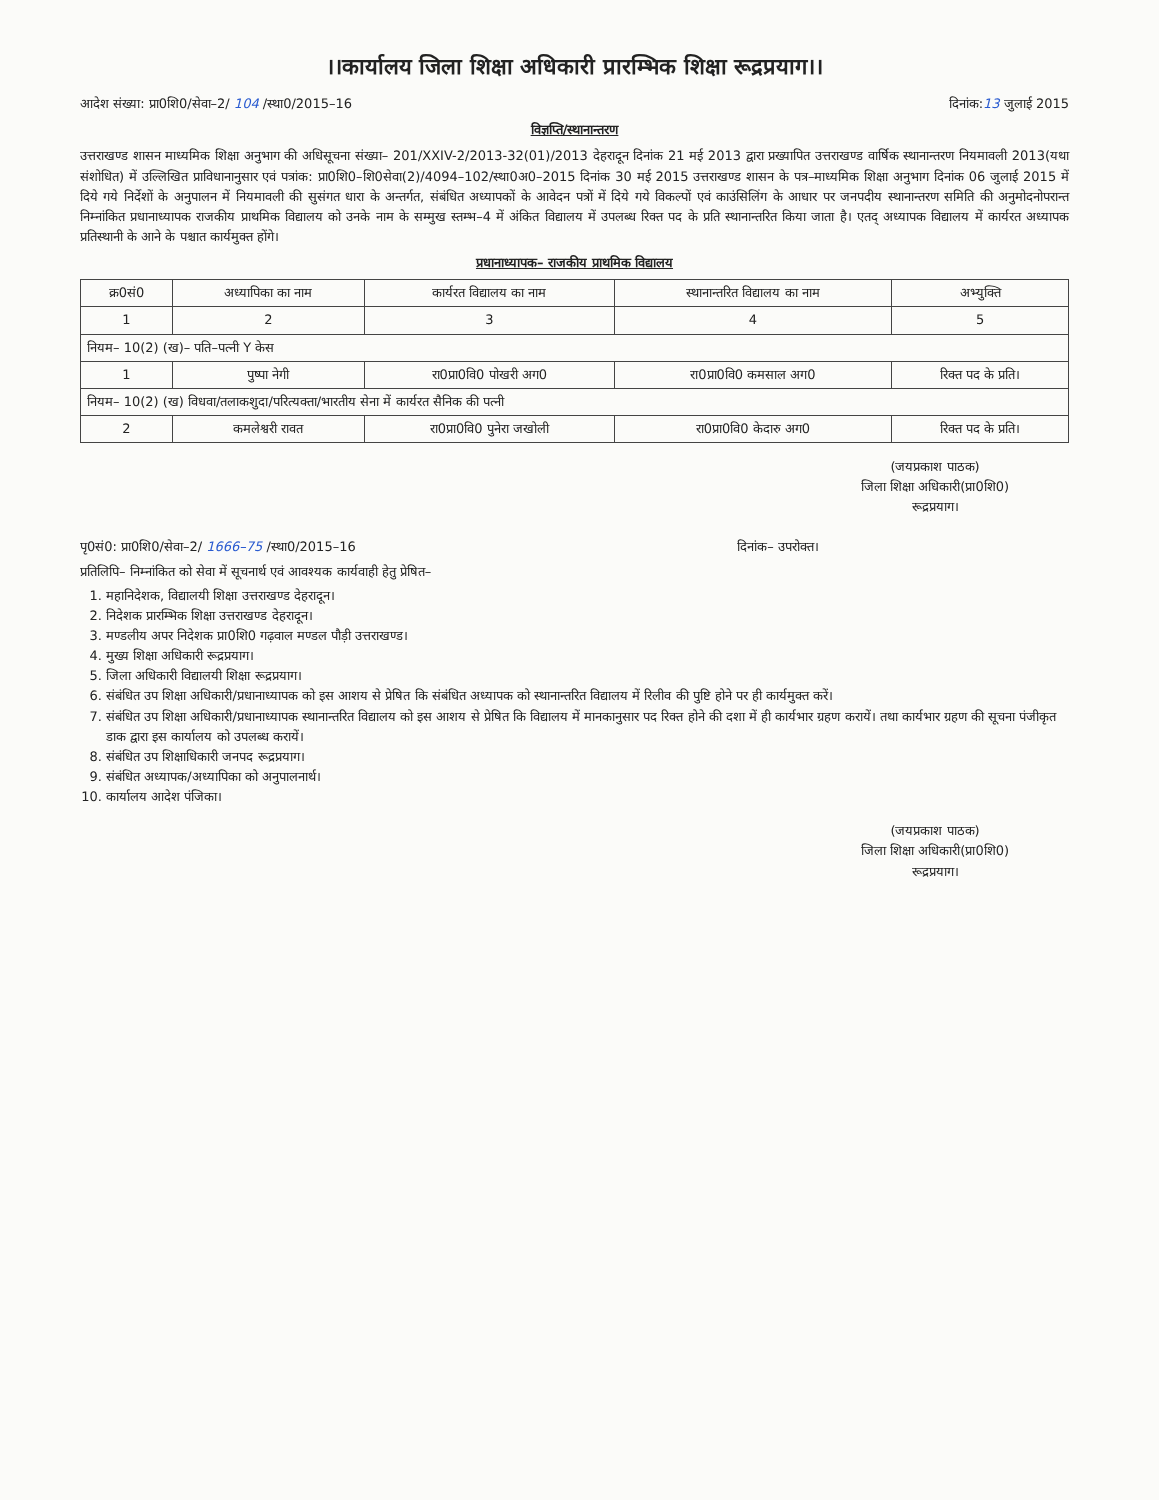।।कार्यालय जिला शिक्षा अधिकारी प्रारम्भिक शिक्षा रूद्रप्रयाग।।
आदेश संख्या: प्रा0शि0/सेवा–2/ 104 /स्था0/2015–16 दिनांक:13 जुलाई 2015
विज्ञप्ति/स्थानान्तरण
उत्तराखण्ड शासन माध्यमिक शिक्षा अनुभाग की अधिसूचना संख्या– 201/XXIV-2/2013-32(01)/2013 देहरादून दिनांक 21 मई 2013 द्वारा प्रख्यापित उत्तराखण्ड वार्षिक स्थानान्तरण नियमावली 2013(यथा संशोधित) में उल्लिखित प्राविधानानुसार एवं पत्रांक: प्रा0शि0–शि0सेवा(2)/4094–102/स्था0अ0–2015 दिनांक 30 मई 2015 उत्तराखण्ड शासन के पत्र–माध्यमिक शिक्षा अनुभाग दिनांक 06 जुलाई 2015 में दिये गये निर्देशों के अनुपालन में नियमावली की सुसंगत धारा के अन्तर्गत, संबंधित अध्यापकों के आवेदन पत्रों में दिये गये विकल्पों एवं काउंसिलिंग के आधार पर जनपदीय स्थानान्तरण समिति की अनुमोदनोपरान्त निम्नांकित प्रधानाध्यापक राजकीय प्राथमिक विद्यालय को उनके नाम के सम्मुख स्तम्भ–4 में अंकित विद्यालय में उपलब्ध रिक्त पद के प्रति स्थानान्तरित किया जाता है। एतद् अध्यापक विद्यालय में कार्यरत अध्यापक प्रतिस्थानी के आने के पश्चात कार्यमुक्त होंगे।
प्रधानाध्यापक– राजकीय प्राथमिक विद्यालय
| क्र0सं0 | अध्यापिका का नाम | कार्यरत विद्यालय का नाम | स्थानान्तरित विद्यालय का नाम | अभ्युक्ति |
| --- | --- | --- | --- | --- |
| 1 | 2 | 3 | 4 | 5 |
| नियम– 10(2) (ख)– पति–पत्नी Y केस | | | | |
| 1 | पुष्पा नेगी | रा0प्रा0वि0 पोखरी अग0 | रा0प्रा0वि0 कमसाल अग0 | रिक्त पद के प्रति। |
| नियम– 10(2) (ख) विधवा/तलाकशुदा/परित्यक्ता/भारतीय सेना में कार्यरत सैनिक की पत्नी | | | | |
| 2 | कमलेश्वरी रावत | रा0प्रा0वि0 पुनेरा जखोली | रा0प्रा0वि0 केदारु अग0 | रिक्त पद के प्रति। |
(जयप्रकाश पाठक)
जिला शिक्षा अधिकारी(प्रा0शि0)
रूद्रप्रयाग।
पृ0सं0: प्रा0शि0/सेवा–2/ 1666–75 /स्था0/2015–16 दिनांक– उपरोक्त।
प्रतिलिपि– निम्नांकित को सेवा में सूचनार्थ एवं आवश्यक कार्यवाही हेतु प्रेषित–
1. महानिदेशक, विद्यालयी शिक्षा उत्तराखण्ड देहरादून।
2. निदेशक प्रारम्भिक शिक्षा उत्तराखण्ड देहरादून।
3. मण्डलीय अपर निदेशक प्रा0शि0 गढ़वाल मण्डल पौड़ी उत्तराखण्ड।
4. मुख्य शिक्षा अधिकारी रूद्रप्रयाग।
5. जिला अधिकारी विद्यालयी शिक्षा रूद्रप्रयाग।
6. संबंधित उप शिक्षा अधिकारी/प्रधानाध्यापक को इस आशय से प्रेषित कि संबंधित अध्यापक को स्थानान्तरित विद्यालय में रिलीव की पुष्टि होने पर ही कार्यमुक्त करें।
7. संबंधित उप शिक्षा अधिकारी/प्रधानाध्यापक स्थानान्तरित विद्यालय को इस आशय से प्रेषित कि विद्यालय में मानकानुसार पद रिक्त होने की दशा में ही कार्यभार ग्रहण करायें। तथा कार्यभार ग्रहण की सूचना पंजीकृत डाक द्वारा इस कार्यालय को उपलब्ध करायें।
8. संबंधित उप शिक्षाधिकारी जनपद रूद्रप्रयाग।
9. संबंधित अध्यापक/अध्यापिका को अनुपालनार्थ।
10. कार्यालय आदेश पंजिका।
(जयप्रकाश पाठक)
जिला शिक्षा अधिकारी(प्रा0शि0)
रूद्रप्रयाग।